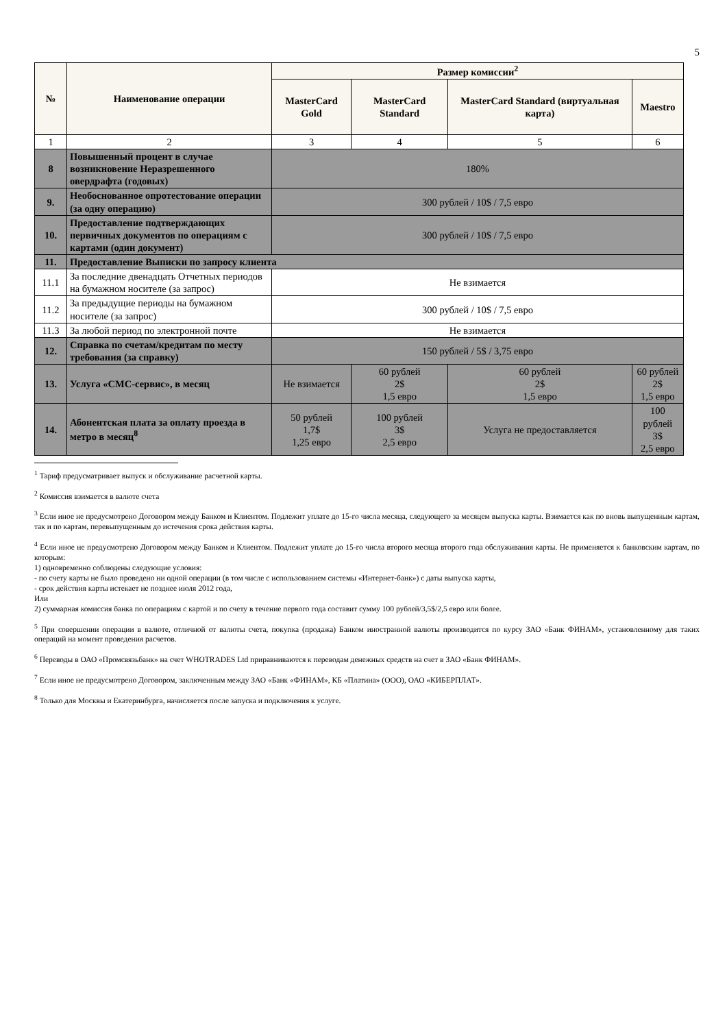5
| № | Наименование операции | Размер комиссии<sup>2</sup> | | | |
| --- | --- | --- | --- | --- | --- |
| | | MasterCard Gold | MasterCard Standard | MasterCard Standard (виртуальная карта) | Maestro |
| 1 | 2 | 3 | 4 | 5 | 6 |
| 8 | Повышенный процент в случае возникновение Неразрешенного овердрафта (годовых) | 180% | | | |
| 9. | Необоснованное опротестование операции (за одну операцию) | 300 рублей / 10$ / 7,5 евро | | | |
| 10. | Предоставление подтверждающих первичных документов по операциям с картами (один документ) | 300 рублей / 10$ / 7,5 евро | | | |
| 11. | Предоставление Выписки по запросу клиента | | | | |
| 11.1 | За последние двенадцать Отчетных периодов на бумажном носителе (за запрос) | Не взимается | | | |
| 11.2 | За предыдущие периоды на бумажном носителе (за запрос) | 300 рублей / 10$ / 7,5 евро | | | |
| 11.3 | За любой период по электронной почте | Не взимается | | | |
| 12. | Справка по счетам/кредитам по месту требования (за справку) | 150 рублей / 5$ / 3,75 евро | | | |
| 13. | Услуга «СМС-сервис», в месяц | Не взимается | 60 рублей 2$ 1,5 евро | 60 рублей 2$ 1,5 евро | 60 рублей 2$ 1,5 евро |
| 14. | Абонентская плата за оплату проезда в метро в месяц<sup>8</sup> | 50 рублей 1,7$ 1,25 евро | 100 рублей 3$ 2,5 евро | Услуга не предоставляется | 100 рублей 3$ 2,5 евро |
<sup>1</sup> Тариф предусматривает выпуск и обслуживание расчетной карты.
<sup>2</sup> Комиссия взимается в валюте счета
<sup>3</sup> Если иное не предусмотрено Договором между Банком и Клиентом. Подлежит уплате до 15-го числа месяца, следующего за месяцем выпуска карты. Взимается как по вновь выпущенным картам, так и по картам, перевыпущенным до истечения срока действия карты.
<sup>4</sup> Если иное не предусмотрено Договором между Банком и Клиентом. Подлежит уплате до 15-го числа второго месяца второго года обслуживания карты. Не применяется к банковским картам, по которым:
1) одновременно соблюдены следующие условия:
- по счету карты не было проведено ни одной операции (в том числе с использованием системы «Интернет-банк») с даты выпуска карты,
- срок действия карты истекает не позднее июля 2012 года,
Или
2) суммарная комиссия банка по операциям с картой и по счету в течение первого года составит сумму 100 рублей/3,5$/2,5 евро или более.
<sup>5</sup> При совершении операции в валюте, отличной от валюты счета, покупка (продажа) Банком иностранной валюты производится по курсу ЗАО «Банк ФИНАМ», установленному для таких операций на момент проведения расчетов.
<sup>6</sup> Переводы в ОАО «Промсвязьбанк» на счет WHOTRADES Ltd приравниваются к переводам денежных средств на счет в ЗАО «Банк ФИНАМ».
<sup>7</sup> Если иное не предусмотрено Договором, заключенным между ЗАО «Банк «ФИНАМ», КБ «Платина» (ООО), ОАО «КИБЕРПЛАТ».
<sup>8</sup> Только для Москвы и Екатеринбурга, начисляется после запуска и подключения к услуге.